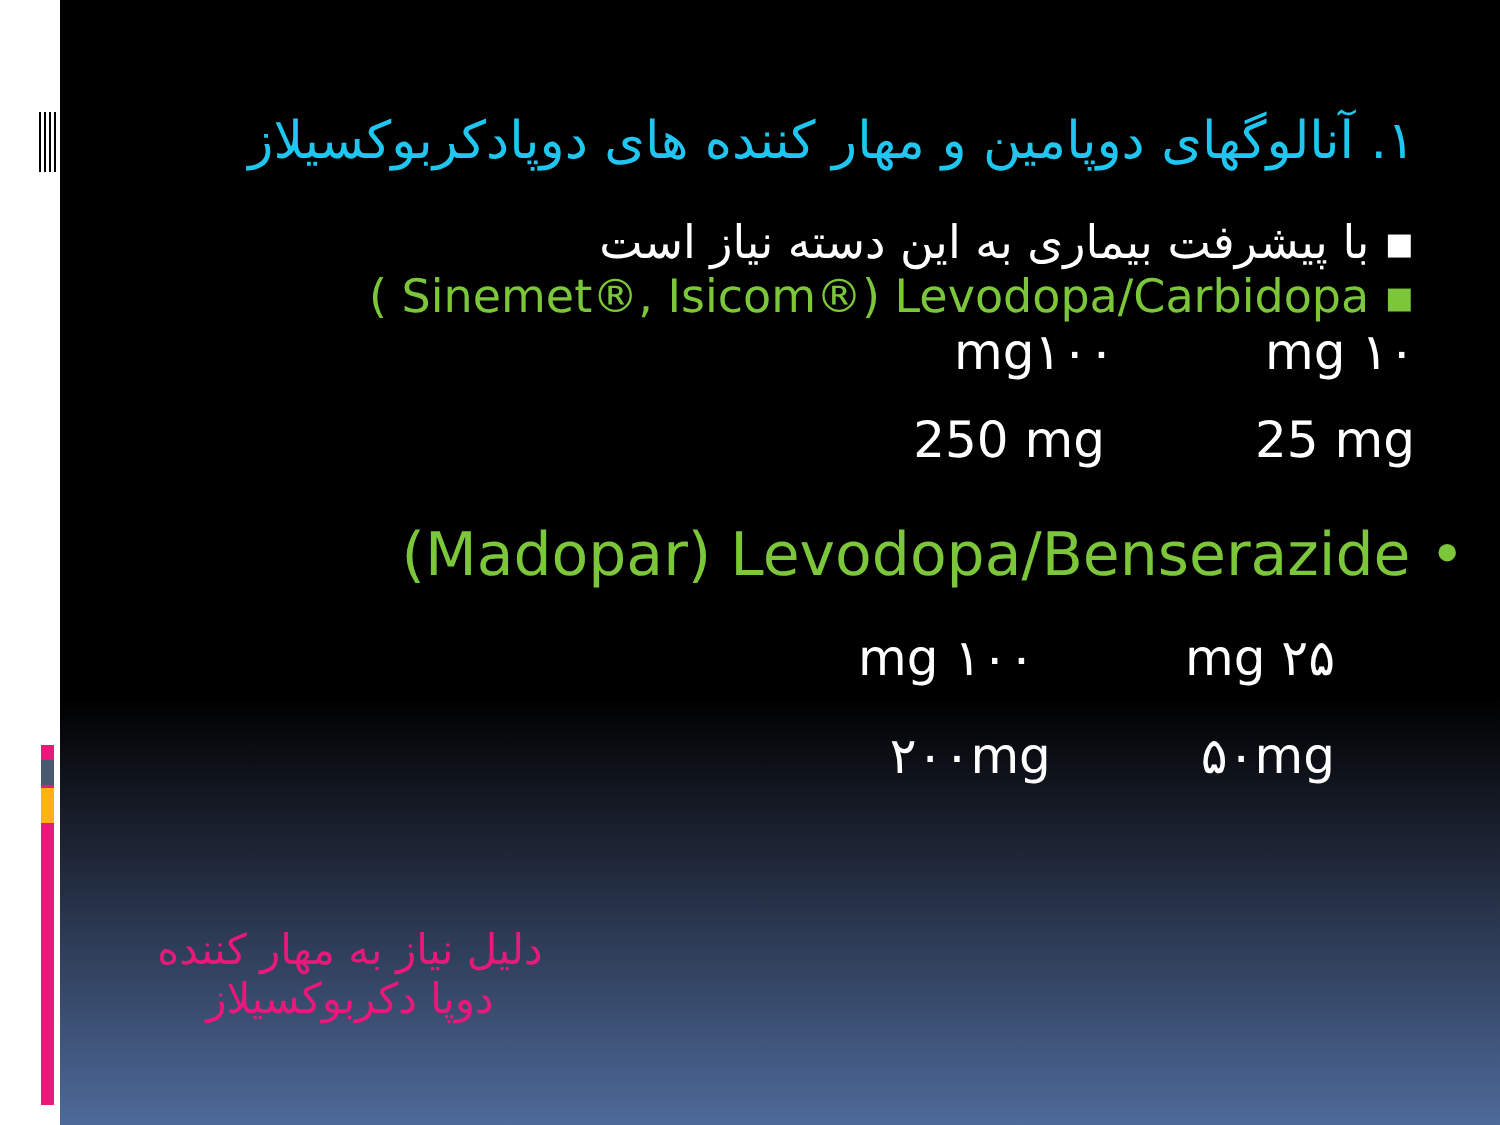۱. آنالوگهای دوپامین و مهار کننده های دوپادکربوکسیلاز
▪ با پیشرفت بیماری به این دسته نیاز است
( Sinemet®, Isicom®) Levodopa/Carbidopa ▪
mg۱۰۰ mg ۱۰
250 mg 25 mg
(Madopar) Levodopa/Benserazide •
mg ۱۰۰ mg ۲۵
۲۰۰mg ۵۰mg
دلیل نیاز به مهار کننده دوپا دکربوکسیلاز